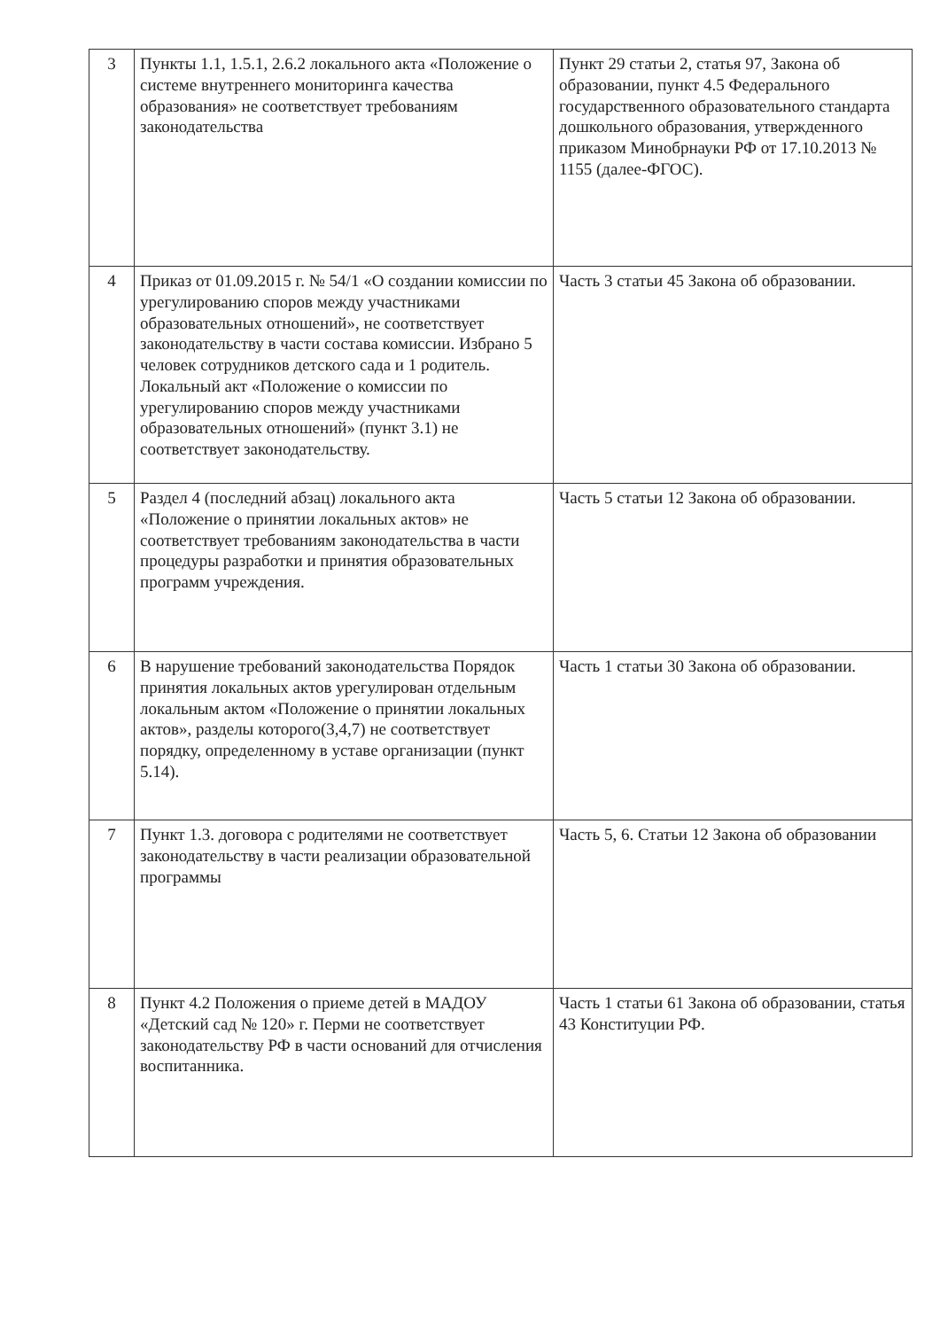| 3 | Пункты 1.1, 1.5.1, 2.6.2 локального акта «Положение о системе внутреннего мониторинга качества образования» не соответствует требованиям законодательства | Пункт 29 статьи 2, статья 97, Закона об образовании, пункт 4.5 Федерального государственного образовательного стандарта дошкольного образования, утвержденного приказом Минобрнауки РФ от 17.10.2013 № 1155 (далее-ФГОС). |
| 4 | Приказ от 01.09.2015 г. № 54/1 «О создании комиссии по урегулированию споров между участниками образовательных отношений», не соответствует законодательству в части состава комиссии. Избрано 5 человек сотрудников детского сада и 1 родитель. Локальный акт «Положение о комиссии по урегулированию споров между участниками образовательных отношений» (пункт 3.1) не соответствует законодательству. | Часть 3 статьи 45 Закона об образовании. |
| 5 | Раздел 4 (последний абзац) локального акта «Положение о принятии локальных актов» не соответствует требованиям законодательства в части процедуры разработки и принятия образовательных программ учреждения. | Часть 5 статьи 12 Закона об образовании. |
| 6 | В нарушение требований законодательства Порядок принятия локальных актов урегулирован отдельным локальным актом «Положение о принятии локальных актов», разделы которого(3,4,7) не соответствует порядку, определенному в уставе организации (пункт 5.14). | Часть 1 статьи 30 Закона об образовании. |
| 7 | Пункт 1.3. договора с родителями не соответствует законодательству в части реализации образовательной программы | Часть 5, 6. Статьи 12 Закона об образовании |
| 8 | Пункт 4.2 Положения о приеме детей в МАДОУ «Детский сад № 120» г. Перми не соответствует законодательству РФ в части оснований для отчисления воспитанника. | Часть 1 статьи 61 Закона об образовании, статья 43 Конституции РФ. |